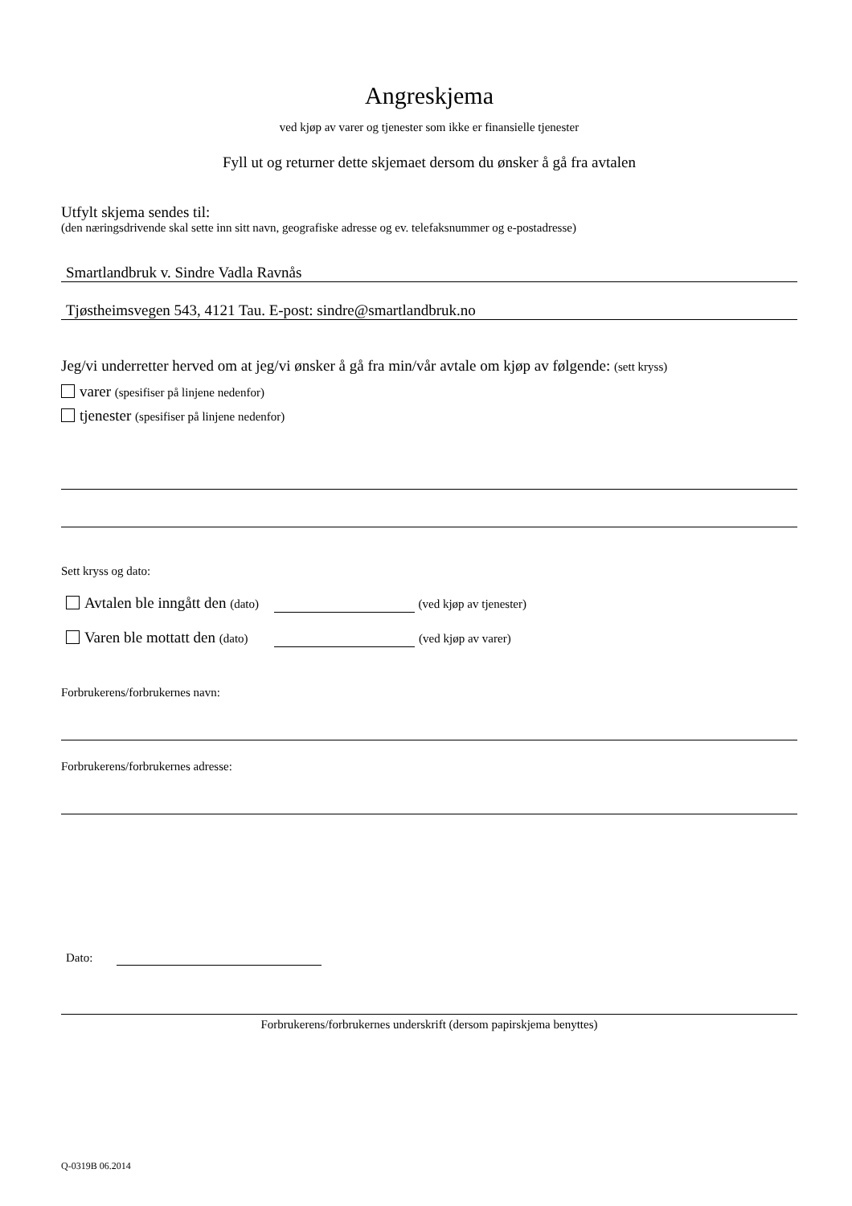Angreskjema
ved kjøp av varer og tjenester som ikke er finansielle tjenester
Fyll ut og returner dette skjemaet dersom du ønsker å gå fra avtalen
Utfylt skjema sendes til:
(den næringsdrivende skal sette inn sitt navn, geografiske adresse og ev. telefaksnummer og e-postadresse)
Smartlandbruk v. Sindre Vadla Ravnås
Tjøstheimsvegen 543, 4121 Tau. E-post: sindre@smartlandbruk.no
Jeg/vi underretter herved om at jeg/vi ønsker å gå fra min/vår avtale om kjøp av følgende: (sett kryss)
varer (spesifiser på linjene nedenfor)
tjenester (spesifiser på linjene nedenfor)
Sett kryss og dato:
Avtalen ble inngått den (dato) (ved kjøp av tjenester)
Varen ble mottatt den (dato) (ved kjøp av varer)
Forbrukerens/forbrukernes navn:
Forbrukerens/forbrukernes adresse:
Dato:
Forbrukerens/forbrukernes underskrift (dersom papirskjema benyttes)
Q-0319B 06.2014